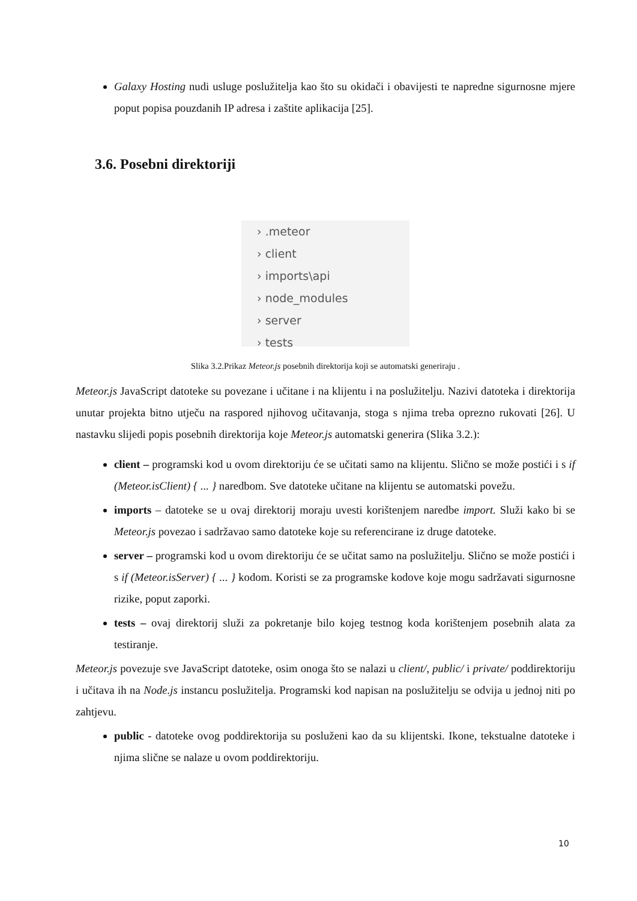Galaxy Hosting nudi usluge poslužitelja kao što su okidači i obavijesti te napredne sigurnosne mjere poput popisa pouzdanih IP adresa i zaštite aplikacija [25].
3.6. Posebni direktoriji
› .meteor
› client
› imports\api
› node_modules
› server
› tests
Slika 3.2.Prikaz Meteor.js posebnih direktorija koji se automatski generiraju .
Meteor.js JavaScript datoteke su povezane i učitane i na klijentu i na poslužitelju. Nazivi datoteka i direktorija unutar projekta bitno utječu na raspored njihovog učitavanja, stoga s njima treba oprezno rukovati [26]. U nastavku slijedi popis posebnih direktorija koje Meteor.js automatski generira (Slika 3.2.):
client – programski kod u ovom direktoriju će se učitati samo na klijentu. Slično se može postići i s if (Meteor.isClient) { ... } naredbom. Sve datoteke učitane na klijentu se automatski povežu.
imports – datoteke se u ovaj direktorij moraju uvesti korištenjem naredbe import. Služi kako bi se Meteor.js povezao i sadržavao samo datoteke koje su referencirane iz druge datoteke.
server – programski kod u ovom direktoriju će se učitat samo na poslužitelju. Slično se može postići i s if (Meteor.isServer) { ... } kodom. Koristi se za programske kodove koje mogu sadržavati sigurnosne rizike, poput zaporki.
tests – ovaj direktorij služi za pokretanje bilo kojeg testnog koda korištenjem posebnih alata za testiranje.
Meteor.js povezuje sve JavaScript datoteke, osim onoga što se nalazi u client/, public/ i private/ poddirektoriju i učitava ih na Node.js instancu poslužitelja. Programski kod napisan na poslužitelju se odvija u jednoj niti po zahtjevu.
public - datoteke ovog poddirektorija su posluženi kao da su klijentski. Ikone, tekstualne datoteke i njima slične se nalaze u ovom poddirektoriju.
10